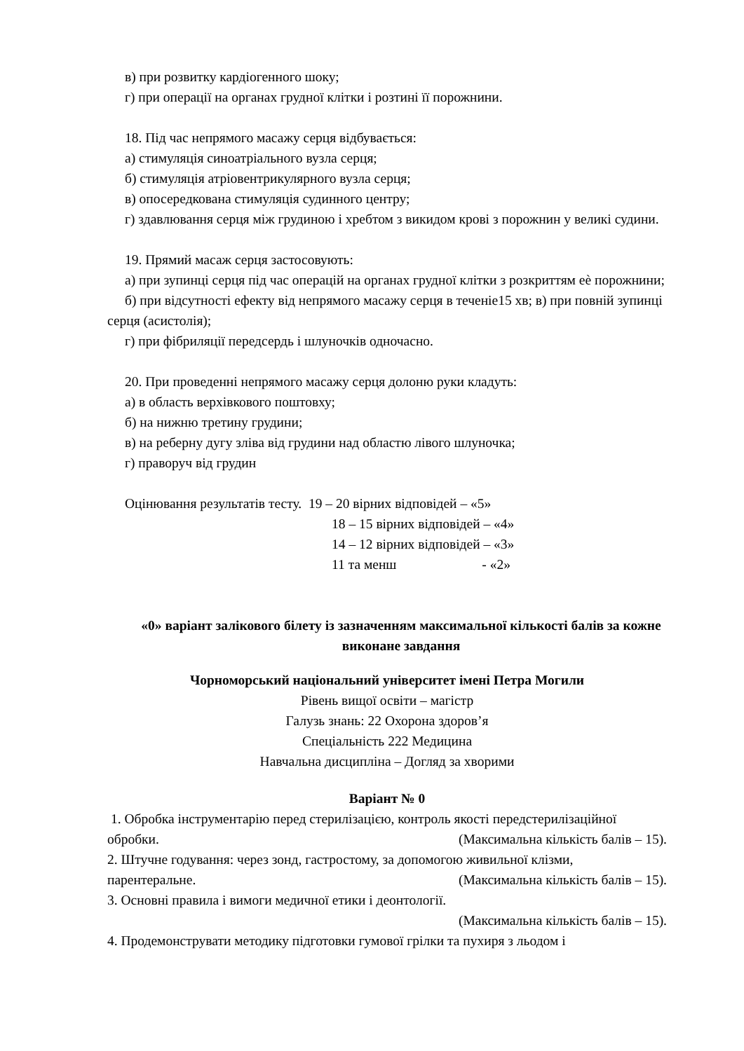в) при розвитку кардіогенного шоку;
г) при операції на органах грудної клітки і розтині її порожнини.
18. Під час непрямого масажу серця відбувається:
а) стимуляція синоатріального вузла серця;
б) стимуляція атріовентрикулярного вузла серця;
в) опосередкована стимуляція судинного центру;
г) здавлювання серця між грудиною і хребтом з викидом крові з порожнин у великі судини.
19. Прямий масаж серця застосовують:
а) при зупинці серця під час операцій на органах грудної клітки з розкриттям еѐ порожнини;
б) при відсутності ефекту від непрямого масажу серця в теченіе15 хв; в) при повній зупинці серця (асистолія);
г) при фібриляції передсердь і шлуночків одночасно.
20. При проведенні непрямого масажу серця долоню руки кладуть:
а) в область верхівкового поштовху;
б) на нижню третину грудини;
в) на реберну дугу зліва від грудини над областю лівого шлуночка;
г) праворуч від грудин
Оцінювання результатів тесту. 19 – 20 вірних відповідей – «5»
18 – 15 вірних відповідей – «4»
14 – 12 вірних відповідей – «3»
11 та менш - «2»
«0» варіант залікового білету із зазначенням максимальної кількості балів за кожне виконане завдання
Чорноморський національний університет імені Петра Могили
Рівень вищої освіти – магістр
Галузь знань: 22 Охорона здоров’я
Спеціальність 222 Медицина
Навчальна дисципліна – Догляд за хворими
Варіант № 0
1. Обробка інструментарію перед стерилізацією, контроль якості передстерилізаційної
обробки. (Максимальна кількість балів – 15).
2. Штучне годування: через зонд, гастростому, за допомогою живильної клізми,
парентеральне. (Максимальна кількість балів – 15).
3. Основні правила і вимоги медичної етики і деонтології.
(Максимальна кількість балів – 15).
4. Продемонструвати методику підготовки гумової грілки та пухиря з льодом і